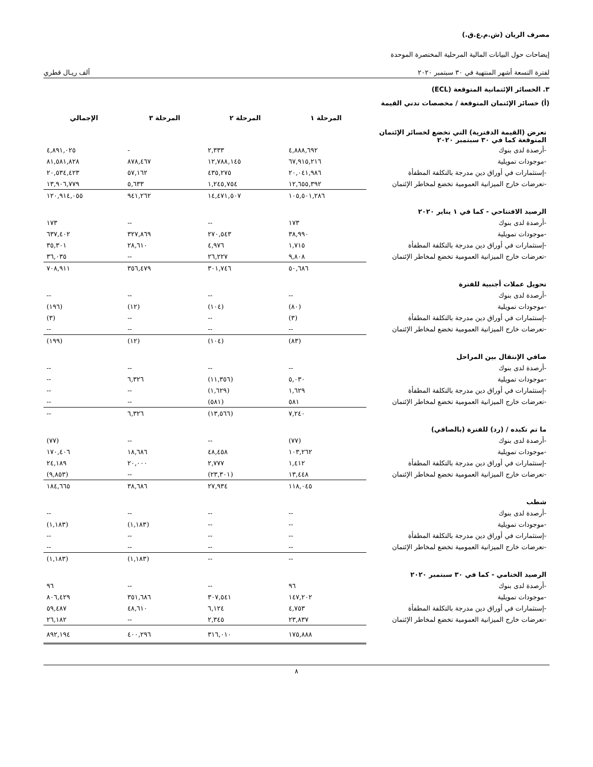مصرف الريان (ش.م.ع.ق.)
إيضاحات حول البيانات المالية المرحلية المختصرة الموحدة
لفترة التسعة أشهر المنتهية في ٣٠ سبتمبر ٢٠٢٠ ألف ريـال قطري
٣. الخسائر الإئتمانية المتوقعة (ECL)
(أ) خسائر الإئتمان المتوقعة / مخصصات تدني القيمة
| | المرحلة ١ | المرحلة ٢ | المرحلة ٣ | الإجمالي |
| --- | --- | --- | --- | --- |
| تعرض (القيمة الدفترية) التي تخضع لخسائر الإئتمان المتوقعة كما في ٣٠ سبتمبر ٢٠٢٠ | | | | |
| -أرصدة لدى بنوك | ٤,٨٨٨,٦٩٢ | ٢,٣٣٣ | - | ٤,٨٩١,٠٢٥ |
| -موجودات تمويلية | ٦٧,٩١٥,٢١٦ | ١٢,٧٨٨,١٤٥ | ٨٧٨,٤٦٧ | ٨١,٥٨١,٨٢٨ |
| -إستثمارات في أوراق دين مدرجة بالتكلفة المطفأة | ٢٠,٠٤١,٩٨٦ | ٤٣٥,٢٧٥ | ٥٧,١٦٢ | ٢٠,٥٣٤,٤٢٣ |
| -تعرضات خارج الميزانية العمومية تخضع لمخاطر الإئتمان | ١٢,٦٥٥,٣٩٢ | ١,٢٤٥,٧٥٤ | ٥,٦٣٣ | ١٣,٩٠٦,٧٧٩ |
| | ١٠٥,٥٠١,٢٨٦ | ١٤,٤٧١,٥٠٧ | ٩٤١,٢٦٢ | ١٢٠,٩١٤,٠٥٥ |
| الرصيد الافتتاحي - كما في ١ يناير ٢٠٢٠ | | | | |
| -أرصدة لدى بنوك | ١٧٣ | -- | -- | ١٧٣ |
| -موجودات تمويلية | ٣٨,٩٩٠ | ٢٧٠,٥٤٣ | ٣٢٧,٨٦٩ | ٦٣٧,٤٠٢ |
| -إستثمارات في أوراق دين مدرجة بالتكلفة المطفأة | ١,٧١٥ | ٤,٩٧٦ | ٢٨,٦١٠ | ٣٥,٣٠١ |
| -تعرضات خارج الميزانية العمومية تخضع لمخاطر الإئتمان | ٩,٨٠٨ | ٢٦,٢٢٧ | -- | ٣٦,٠٣٥ |
| | ٥٠,٦٨٦ | ٣٠١,٧٤٦ | ٣٥٦,٤٧٩ | ٧٠٨,٩١١ |
| تحويل عملات أجنبية للفترة | | | | |
| -أرصدة لدى بنوك | -- | -- | -- | -- |
| -موجودات تمويلية | (٨٠) | (١٠٤) | (١٢) | (١٩٦) |
| -إستثمارات في أوراق دين مدرجة بالتكلفة المطفأة | (٣) | -- | -- | (٣) |
| -تعرضات خارج الميزانية العمومية تخضع لمخاطر الإئتمان | -- | -- | -- | -- |
| | (٨٣) | (١٠٤) | (١٢) | (١٩٩) |
| صافي الإنتقال بين المراحل | | | | |
| -أرصدة لدى بنوك | -- | -- | -- | -- |
| -موجودات تمويلية | ٥,٠٣٠ | (١١,٣٥٦) | ٦,٣٢٦ | -- |
| -إستثمارات في أوراق دين مدرجة بالتكلفة المطفأة | ١,٦٢٩ | (١,٦٢٩) | -- | -- |
| -تعرضات خارج الميزانية العمومية تخضع لمخاطر الإئتمان | ٥٨١ | (٥٨١) | -- | -- |
| | ٧,٢٤٠ | (١٣,٥٦٦) | ٦,٣٢٦ | -- |
| ما تم تكبده / (رد) للفترة (بالصافي) | | | | |
| -أرصدة لدى بنوك | (٧٧) | -- | -- | (٧٧) |
| -موجودات تمويلية | ١٠٣,٢٦٢ | ٤٨,٤٥٨ | ١٨,٦٨٦ | ١٧٠,٤٠٦ |
| -إستثمارات في أوراق دين مدرجة بالتكلفة المطفأة | ١,٤١٢ | ٢,٧٧٧ | ٢٠,٠٠٠ | ٢٤,١٨٩ |
| -تعرضات خارج الميزانية العمومية تخضع لمخاطر الإئتمان | ١٣,٤٤٨ | (٢٣,٣٠١) | -- | (٩,٨٥٣) |
| | ١١٨,٠٤٥ | ٢٧,٩٣٤ | ٣٨,٦٨٦ | ١٨٤,٦٦٥ |
| شطب | | | | |
| -أرصدة لدى بنوك | -- | -- | -- | -- |
| -موجودات تمويلية | -- | -- | (١,١٨٣) | (١,١٨٣) |
| -إستثمارات في أوراق دين مدرجة بالتكلفة المطفأة | -- | -- | -- | -- |
| -تعرضات خارج الميزانية العمومية تخضع لمخاطر الإئتمان | -- | -- | -- | -- |
| | -- | -- | (١,١٨٣) | (١,١٨٣) |
| الرصيد الختامي - كما في ٣٠ سبتمبر ٢٠٢٠ | | | | |
| -أرصدة لدى بنوك | ٩٦ | -- | -- | ٩٦ |
| -موجودات تمويلية | ١٤٧,٢٠٢ | ٣٠٧,٥٤١ | ٣٥١,٦٨٦ | ٨٠٦,٤٢٩ |
| -إستثمارات في أوراق دين مدرجة بالتكلفة المطفأة | ٤,٧٥٣ | ٦,١٢٤ | ٤٨,٦١٠ | ٥٩,٤٨٧ |
| -تعرضات خارج الميزانية العمومية تخضع لمخاطر الإئتمان | ٢٣,٨٣٧ | ٢,٣٤٥ | -- | ٢٦,١٨٢ |
| | ١٧٥,٨٨٨ | ٣١٦,٠١٠ | ٤٠٠,٢٩٦ | ٨٩٢,١٩٤ |
٨